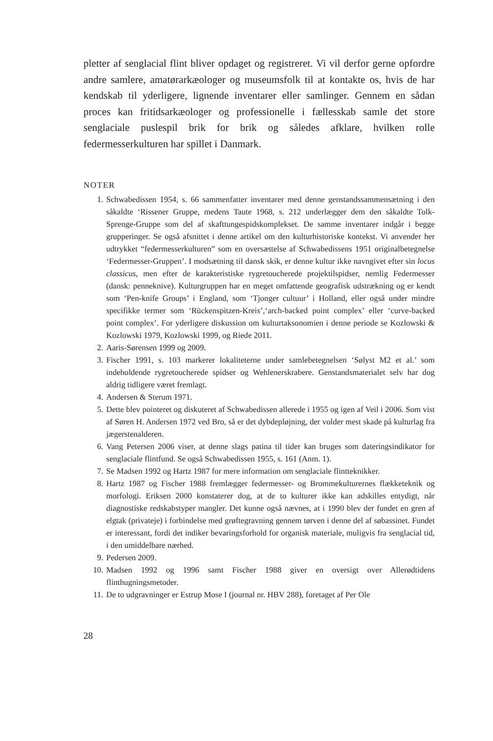pletter af senglacial flint bliver opdaget og registreret. Vi vil derfor gerne opfordre andre samlere, amatørarkæologer og museumsfolk til at kontakte os, hvis de har kendskab til yderligere, lignende inventarer eller samlinger. Gennem en sådan proces kan fritidsarkæologer og professionelle i fællesskab samle det store senglaciale puslespil brik for brik og således afklare, hvilken rolle federmesserkulturen har spillet i Danmark.
NOTER
1. Schwabedissen 1954, s. 66 sammenfatter inventarer med denne genstandssammensætning i den såkaldte ‘Rissener Gruppe, medens Taute 1968, s. 212 underlægger dem den såkaldte Tolk-Sprenge-Gruppe som del af skafttungespidskomplekset. De samme inventarer indgår i begge grupperinger. Se også afsnittet i denne artikel om den kulturhistoriske kontekst. Vi anvender her udtrykket “federmesserkulturen” som en oversættelse af Schwabedissens 1951 originalbetegnelse ‘Federmesser-Gruppen’. I modsætning til dansk skik, er denne kultur ikke navngivet efter sin locus classicus, men efter de karakteristiske rygretoucherede projektilspidser, nemlig Federmesser (dansk: penneknive). Kulturgruppen har en meget omfattende geografisk udstrækning og er kendt som ‘Pen-knife Groups’ i England, som ‘Tjonger cultuur’ i Holland, eller også under mindre specifikke termer som ‘Rückenspitzen-Kreis’,‘arch-backed point complex’ eller ‘curve-backed point complex’. For yderligere diskussion om kulturtaksonomien i denne periode se Kozlowski & Kozlowski 1979, Kozlowski 1999, og Riede 2011.
2. Aaris-Sørensen 1999 og 2009.
3. Fischer 1991, s. 103 markerer lokaliteterne under samlebetegnelsen ‘Sølyst M2 et al.’ som indeholdende rygretoucherede spidser og Wehlenerskrabere. Genstandsmaterialet selv har dog aldrig tidligere været fremlagt.
4. Andersen & Sterum 1971.
5. Dette blev pointeret og diskuteret af Schwabedissen allerede i 1955 og igen af Veil i 2006. Som vist af Søren H. Andersen 1972 ved Bro, så er det dybdepløjning, der volder mest skade på kulturlag fra jægerstenalderen.
6. Vang Petersen 2006 viser, at denne slags patina til tider kan bruges som dateringsindikator for senglaciale flintfund. Se også Schwabedissen 1955, s. 161 (Anm. 1).
7. Se Madsen 1992 og Hartz 1987 for mere information om senglaciale flintteknikker.
8. Hartz 1987 og Fischer 1988 fremlægger federmesser- og Brommekulturernes flækketeknik og morfologi. Eriksen 2000 konstaterer dog, at de to kulturer ikke kan adskilles entydigt, når diagnostiske redskabstyper mangler. Det kunne også nævnes, at i 1990 blev der fundet en gren af elgtak (privateje) i forbindelse med grøftegravning gennem tørven i denne del af søbassinet. Fundet er interessant, fordi det indiker bevaringsforhold for organisk materiale, muligvis fra senglacial tid, i den umiddelbare nærhed.
9. Pedersen 2009.
10. Madsen 1992 og 1996 samt Fischer 1988 giver en oversigt over Allerødtidens flinthugningsmetoder.
11. De to udgravninger er Estrup Mose I (journal nr. HBV 288), foretaget af Per Ole
28